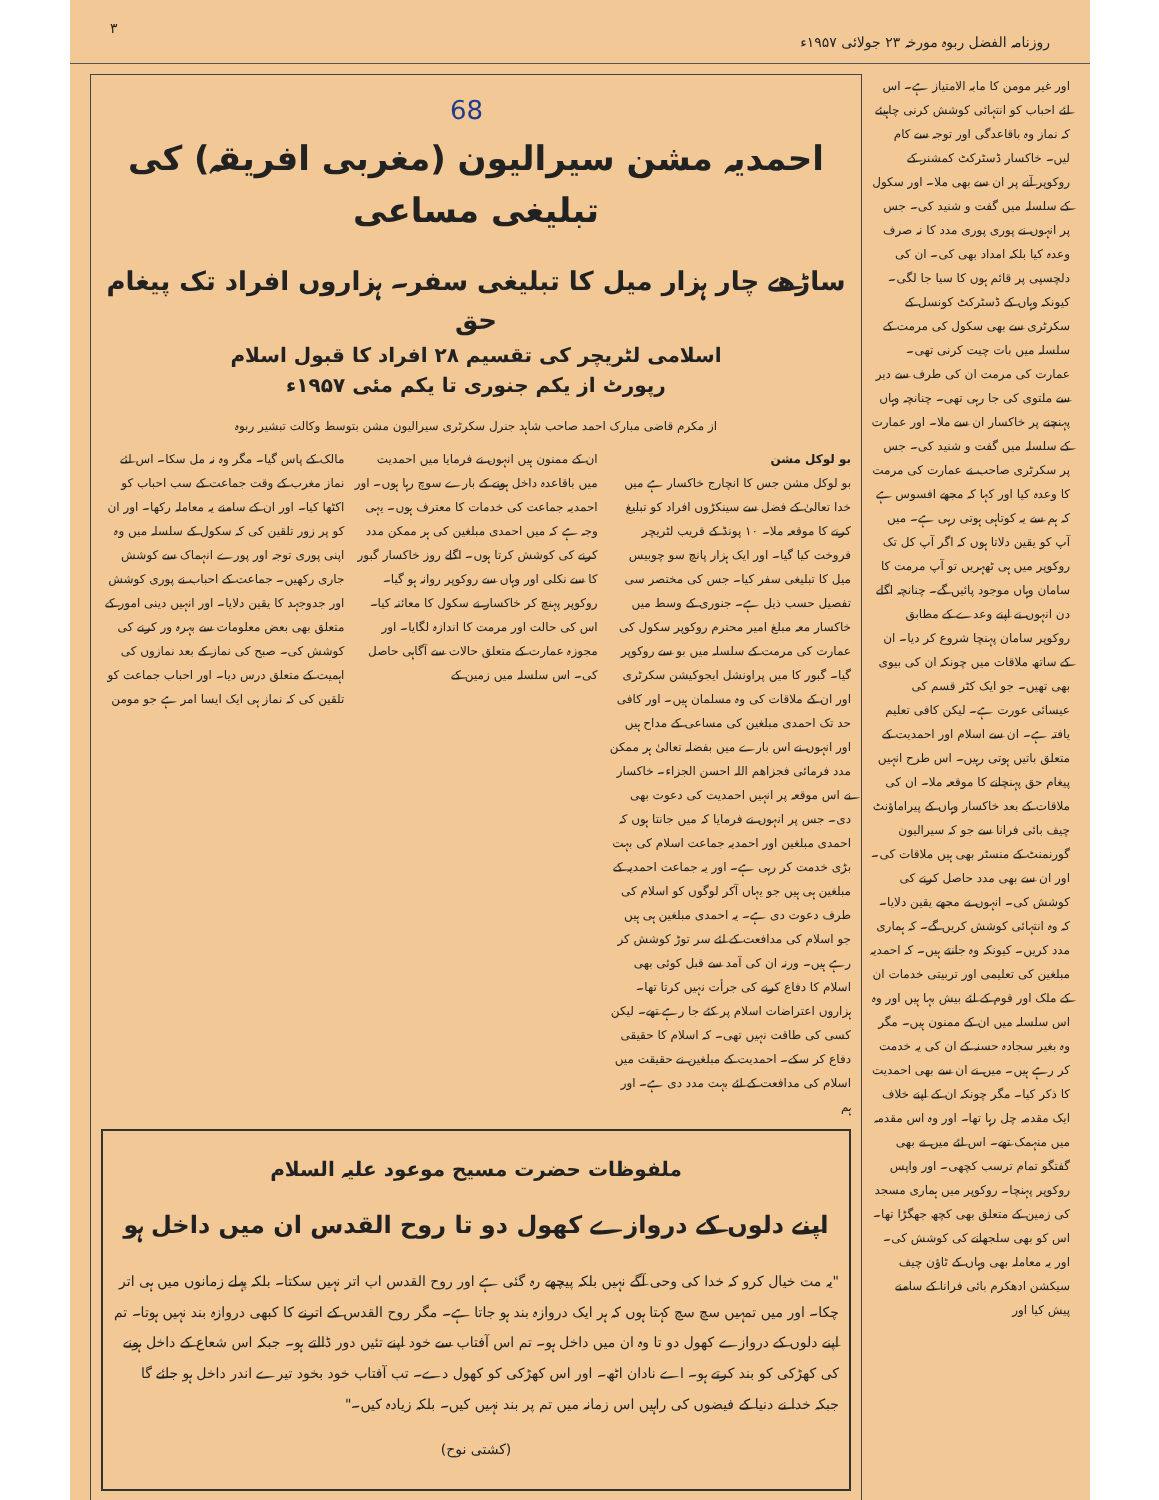روزنامہ الفضل ربوہ مورخہ ۲۳ جولائی ۱۹۵۷ء ۳
68
اور غیر مومن کا مابہ الامتیاز ہے۔ اس لئے احباب کو انتہائی کوشش کرنی چاہیئے کہ نماز وہ باقاعدگی اور توجہ سے کام لیں۔ خاکسار ڈسٹرکٹ کمشنر کے روکوپر آنے پر ان سے بھی ملا۔ اور سکول کے سلسلہ میں گفت و شنید کی۔ جس پر انہوں نے پوری پوری مدد کا نہ صرف وعدہ کیا بلکہ امداد بھی کی۔ ان کی دلچسپی پر قائم ہوں کا سیا جا لگی۔ کیونکہ وہاں کے ڈسٹرکٹ کونسل کے سکرٹری سے بھی سکول کی مرمت کے سلسلہ میں بات چیت کرنی تھی۔ عمارت کی مرمت ان کی طرف سے دیر سے ملتوی کی جا رہی تھی۔ چنانچہ وہاں پہنچنے پر خاکسار ان سے ملا۔ اور عمارت کے سلسلہ میں گفت و شنید کی۔ جس پر سکرٹری صاحب نے عمارت کی مرمت کا وعدہ کیا اور کہا کہ مجھے افسوس ہے کہ ہم سے یہ کوتاہی ہوتی رہی ہے۔ میں آپ کو یقین دلاتا ہوں کہ اگر آپ کل تک روکوپر میں ہی ٹھہریں تو آپ مرمت کا سامان وہاں موجود پائیں گے۔ چنانچہ اگلے دن انہوں نے اپنے وعدے کے مطابق روکوپر سامان پہنچا شروع کر دیا۔ ان کے ساتھ ملاقات میں چونکہ ان کی بیوی بھی تھیں۔ جو ایک کٹر قسم کی عیسائی عورت ہے۔ لیکن کافی تعلیم یافتہ ہے۔ ان سے اسلام اور احمدیت کے متعلق باتیں ہوتی رہیں۔ اس طرح انہیں پیغام حق پہنچانے کا موقعہ ملا۔ ان کی ملاقات کے بعد خاکسار وہاں کے پیراماؤنٹ چیف بائی فرانا سے جو کہ سیرالیون گورنمنٹ کے منسٹر بھی ہیں ملاقات کی۔ اور ان سے بھی مدد حاصل کرنے کی کوشش کی۔ انہوں نے مجھے یقین دلایا۔ کہ وہ انتہائی کوشش کریں گے۔ کہ ہماری مدد کریں۔ کیونکہ وہ جانتے ہیں۔ کہ احمدیہ مبلغین کی تعلیمی اور تربیتی خدمات ان کے ملک اور قوم کے لئے بیش بہا ہیں اور وہ اس سلسلہ میں ان کے ممنون ہیں۔ مگر وہ بغیر سجادہ حسنہ کے ان کی یہ خدمت کر رہے ہیں۔ میں نے ان سے بھی احمدیت کا ذکر کیا۔ مگر چونکہ ان کے اپنے خلاف ایک مقدمہ چل رہا تھا۔ اور وہ اس مقدمہ میں منہمک تھے۔ اس لئے میں نے بھی گفتگو تمام ترسب کچھی۔ اور واپس روکوپر پہنچا۔ روکوپر میں ہماری مسجد کی زمین کے متعلق بھی کچھ جھگڑا تھا۔ اس کو بھی سلجھانے کی کوشش کی۔ اور یہ معاملہ بھی وہاں کے ٹاؤن چیف سیکشن ادھکرم بائی فرانا کے سامنے پیش کیا اور
احمدیہ مشن سیرالیون (مغربی افریقہ) کی تبلیغی مساعی
ساڑھے چار ہزار میل کا تبلیغی سفر۔ ہزاروں افراد تک پیغام حق
اسلامی لٹریچر کی تقسیم ۲۸ افراد کا قبول اسلام
رپورٹ از یکم جنوری تا یکم مئی ۱۹۵۷ء
از مکرم قاضی مبارک احمد صاحب شاہد جنرل سکرٹری سیرالیون مشن بتوسط وکالت تبشیر ربوہ
بو لوکل مشن
بو لوکل مشن جس کا انچارج خاکسار ہے میں خدا تعالیٰ کے فضل سے سینکڑوں افراد کو تبلیغ کرنے کا موقعہ ملا۔ ۱۰ پونڈ کے قریب لٹریچر فروخت کیا گیا۔ اور ایک ہزار پانچ سو چوبیس میل کا تبلیغی سفر کیا۔ جس کی مختصر سی تفصیل حسب ذیل ہے۔ جنوری کے وسط میں خاکسار معہ مبلغ امیر محترم روکوپر سکول کی عمارت کی مرمت کے سلسلہ میں بو سے روکوپر گیا۔ گبور کا میں پراونشل ایجوکیشن سکرٹری اور ان کے ملاقات کی وہ مسلمان ہیں۔ اور کافی حد تک احمدی مبلغین کی مساعی کے مداح ہیں اور انہوں نے اس بارے میں بفضلہ تعالیٰ ہر ممکن مدد فرمائی فجزاھم اللہ احسن الجزاء۔ خاکسار نے اس موقعہ پر انہیں احمدیت کی دعوت بھی دی۔ جس پر انہوں نے فرمایا کہ میں جانتا ہوں کہ احمدی مبلغین اور احمدیہ جماعت اسلام کی بہت بڑی خدمت کر رہی ہے۔ اور یہ جماعت احمدیہ کے مبلغین ہی ہیں جو یہاں آکر لوگوں کو اسلام کی طرف دعوت دی ہے۔ یہ احمدی مبلغین ہی ہیں جو اسلام کی مدافعت کے لئے سر توڑ کوشش کر رہے ہیں۔ ورنہ ان کی آمد سے قبل کوئی بھی اسلام کا دفاع کرنے کی جرأت نہیں کرتا تھا۔ ہزاروں اعتراضات اسلام پر کئے جا رہے تھے۔ لیکن کسی کی طاقت نہیں تھی۔ کہ اسلام کا حقیقی دفاع کر سکے۔ احمدیت کے مبلغین نے حقیقت میں اسلام کی مدافعت کے لئے بہت مدد دی ہے۔ اور ہم
ان کے ممنون ہیں انہوں نے فرمایا میں احمدیت میں باقاعدہ داخل ہونے کے بارے سوچ رہا ہوں۔ اور احمدیہ جماعت کی خدمات کا معترف ہوں۔ یہی وجہ ہے کہ میں احمدی مبلغین کی ہر ممکن مدد کرنے کی کوشش کرتا ہوں۔ اگلے روز خاکسار گبور کا سے نکلی اور وہاں سے روکوپر روانہ ہو گیا۔ روکوپر پہنچ کر خاکسار نے سکول کا معائنہ کیا۔ اس کی حالت اور مرمت کا اندازہ لگایا۔ اور مجوزہ عمارت کے متعلق حالات سے آگاہی حاصل کی۔ اس سلسلہ میں زمین کے
مالک کے پاس گیا۔ مگر وہ نہ مل سکا۔ اس لئے نماز مغرب کے وقت جماعت کے سب احباب کو اکٹھا کیا۔ اور ان کے سامنے یہ معاملہ رکھا۔ اور ان کو پر زور تلقین کی کہ سکول کے سلسلہ میں وہ اپنی پوری توجہ اور پورے انہماک سے کوشش جاری رکھیں۔ جماعت کے احباب نے پوری کوشش اور جدوجہد کا یقین دلایا۔ اور انہیں دینی امور کے متعلق بھی بعض معلومات سے بہرہ ور کرنے کی کوشش کی۔ صبح کی نماز کے بعد نمازوں کی اہمیت کے متعلق درس دیا۔ اور احباب جماعت کو تلقین کی کہ نماز ہی ایک ایسا امر ہے جو مومن
ملفوظات حضرت مسیح موعود علیہ السلام
اپنے دلوں کے دروازے کھول دو تا روح القدس ان میں داخل ہو
"یہ مت خیال کرو کہ خدا کی وحی آگے نہیں بلکہ پیچھے رہ گئی ہے اور روح القدس اب اتر نہیں سکتا۔ بلکہ پہلے زمانوں میں ہی اتر چکا۔ اور میں تمہیں سچ سچ کہتا ہوں کہ ہر ایک دروازہ بند ہو جاتا ہے۔ مگر روح القدس کے اترنے کا کبھی دروازہ بند نہیں ہوتا۔ تم اپنے دلوں کے دروازے کھول دو تا وہ ان میں داخل ہو۔ تم اس آفتاب سے خود اپنے تئیں دور ڈالتے ہو۔ جبکہ اس شعاع کے داخل ہونے کی کھڑکی کو بند کرتے ہو۔ اے نادان اٹھ۔ اور اس کھڑکی کو کھول دے۔ تب آفتاب خود بخود تیرے اندر داخل ہو جائے گا جبکہ خدا نے دنیا کے فیضوں کی راہیں اس زمانہ میں تم پر بند نہیں کیں۔ بلکہ زیادہ کیں۔"
(کشتی نوح)